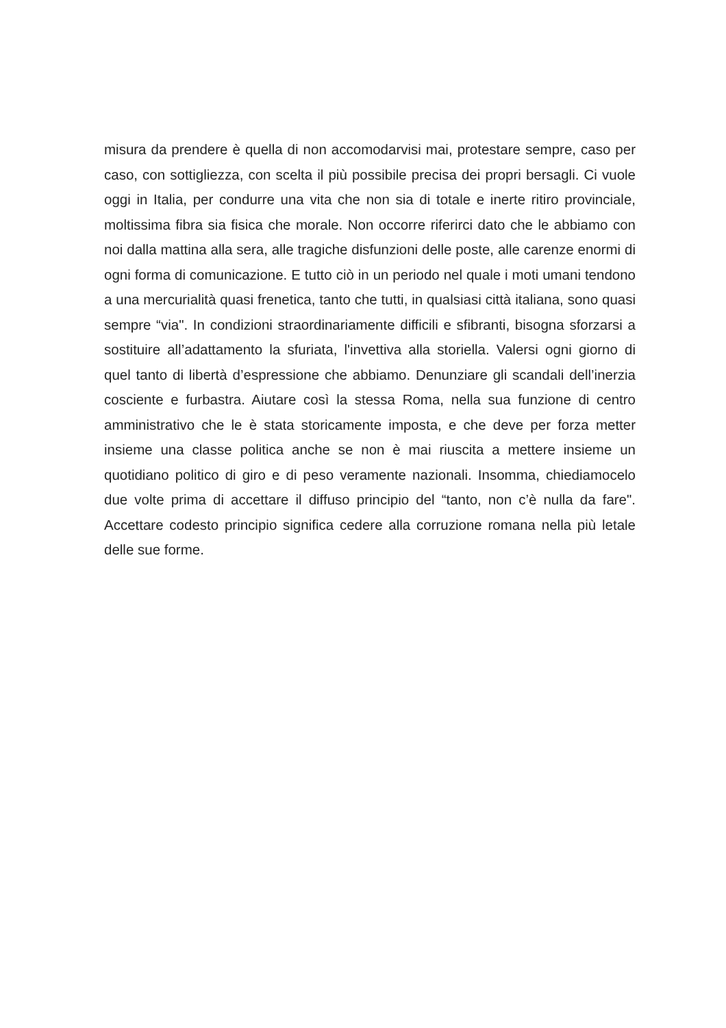misura da prendere è quella di non accomodarvisi mai, protestare sempre, caso per caso, con sottigliezza, con scelta il più possibile precisa dei propri bersagli. Ci vuole oggi in Italia, per condurre una vita che non sia di totale e inerte ritiro provinciale, moltissima fibra sia fisica che morale. Non occorre riferirci dato che le abbiamo con noi dalla mattina alla sera, alle tragiche disfunzioni delle poste, alle carenze enormi di ogni forma di comunicazione. E tutto ciò in un periodo nel quale i moti umani tendono a una mercurialità quasi frenetica, tanto che tutti, in qualsiasi città italiana, sono quasi sempre “via". In condizioni straordinariamente difficili e sfibranti, bisogna sforzarsi a sostituire all’adattamento la sfuriata, l'invettiva alla storiella. Valersi ogni giorno di quel tanto di libertà d’espressione che abbiamo. Denunziare gli scandali dell’inerzia cosciente e furbastra. Aiutare così la stessa Roma, nella sua funzione di centro amministrativo che le è stata storicamente imposta, e che deve per forza metter insieme una classe politica anche se non è mai riuscita a mettere insieme un quotidiano politico di giro e di peso veramente nazionali. Insomma, chiediamocelo due volte prima di accettare il diffuso principio del “tanto, non c’è nulla da fare". Accettare codesto principio significa cedere alla corruzione romana nella più letale delle sue forme.